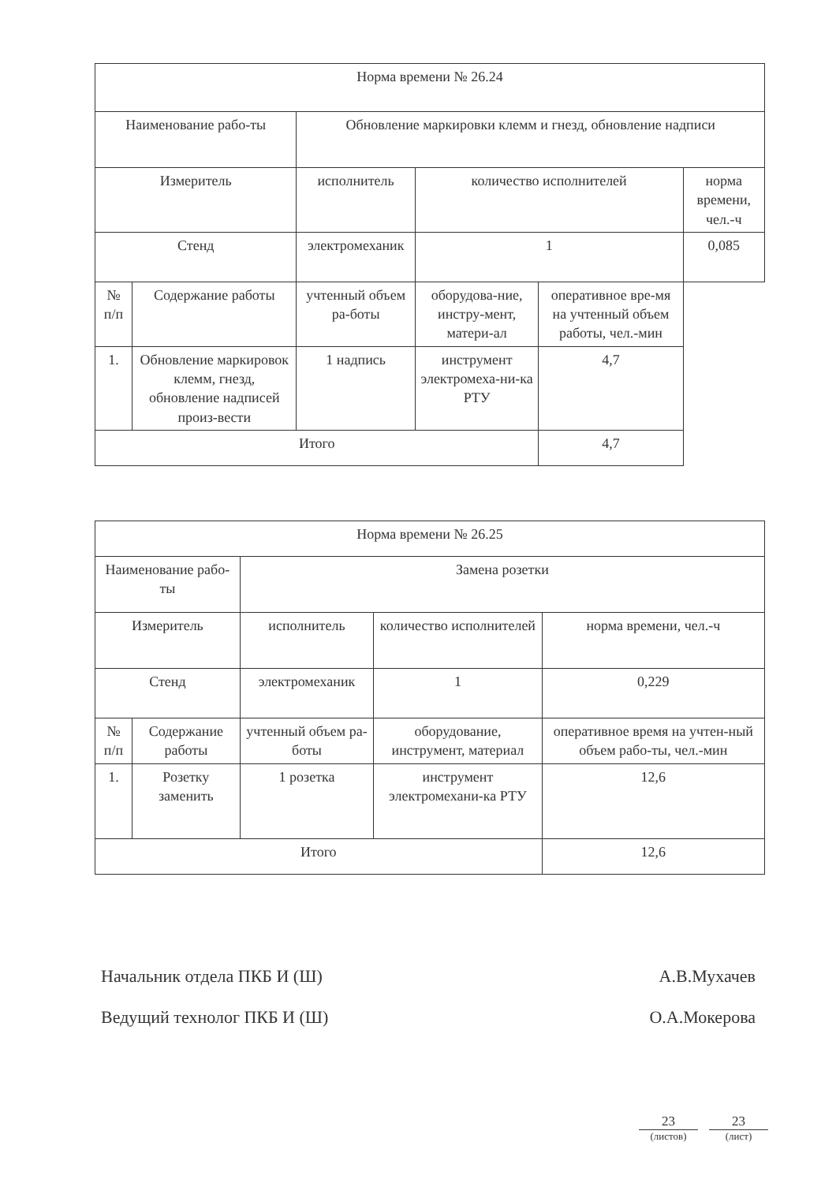| Норма времени № 26.24 | | | | | |
| Наименование рабо-ты | | Обновление маркировки клемм и гнезд, обновление надписи | | | |
| Измеритель | | исполнитель | количество исполнителей | | норма времени, чел.-ч |
| Стенд | | электромеханик | 1 | | 0,085 |
| № п/п | Содержание работы | учтенный объем ра-боты | оборудова-ние, инстру-мент, матери-ал | оперативное вре-мя на учтенный объем работы, чел.-мин | |
| 1. | Обновление маркировок клемм, гнезд, обновление надписей произ-вести | 1 надпись | инструмент электромеха-ни-ка РТУ | 4,7 | |
| Итого | | | | 4,7 | |
| Норма времени № 26.25 | | | | |
| Наименование рабо-ты | | Замена розетки | | |
| Измеритель | | исполнитель | количество исполнителей | норма времени, чел.-ч |
| Стенд | | электромеханик | 1 | 0,229 |
| № п/п | Содержание работы | учтенный объем ра-боты | оборудование, инструмент, материал | оперативное время на учтен-ный объем рабо-ты, чел.-мин |
| 1. | Розетку заменить | 1 розетка | инструмент электромехани-ка РТУ | 12,6 |
| Итого | | | | 12,6 |
Начальник отдела ПКБ И (Ш) А.В.Мухачев
Ведущий технолог ПКБ И (Ш) О.А.Мокерова
23
(листов)
23
(лист)